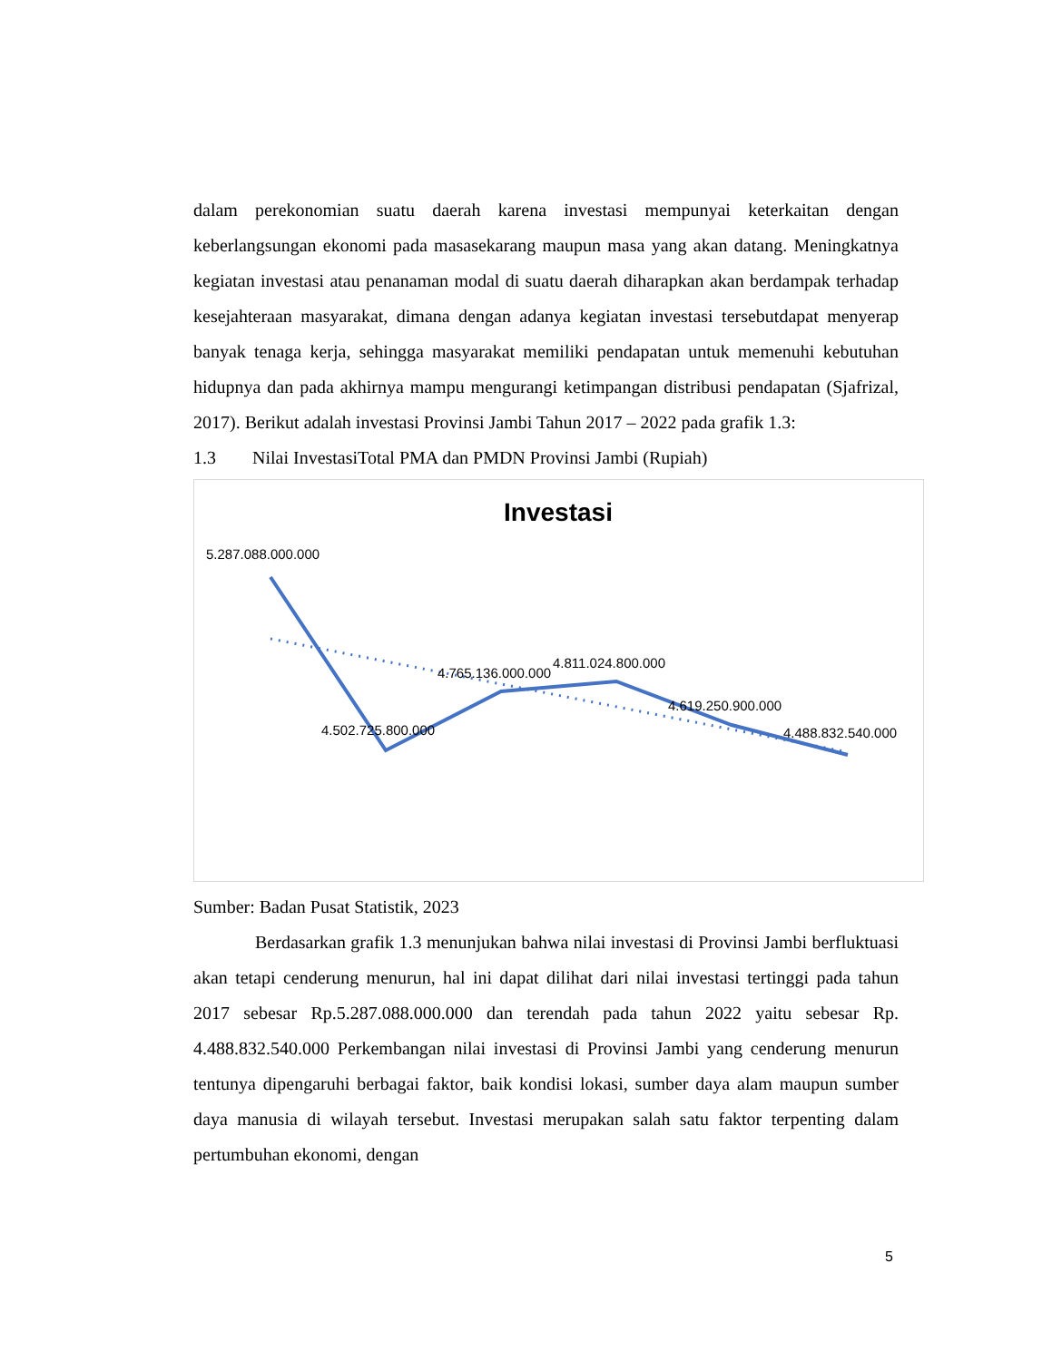dalam perekonomian suatu daerah karena investasi mempunyai keterkaitan dengan keberlangsungan ekonomi pada masasekarang maupun masa yang akan datang. Meningkatnya kegiatan investasi atau penanaman modal di suatu daerah diharapkan akan berdampak terhadap kesejahteraan masyarakat, dimana dengan adanya kegiatan investasi tersebutdapat menyerap banyak tenaga kerja, sehingga masyarakat memiliki pendapatan untuk memenuhi kebutuhan hidupnya dan pada akhirnya mampu mengurangi ketimpangan distribusi pendapatan (Sjafrizal, 2017). Berikut adalah investasi Provinsi Jambi Tahun 2017 – 2022 pada grafik 1.3:
1.3 Nilai InvestasiTotal PMA dan PMDN Provinsi Jambi (Rupiah)
Investasi
5.287.088.000.000
4.502.725.800.000
4.765.136.000.000
4.811.024.800.000
4.619.250.900.000
4.488.832.540.000
Sumber: Badan Pusat Statistik, 2023
Berdasarkan grafik 1.3 menunjukan bahwa nilai investasi di Provinsi Jambi berfluktuasi akan tetapi cenderung menurun, hal ini dapat dilihat dari nilai investasi tertinggi pada tahun 2017 sebesar Rp.5.287.088.000.000 dan terendah pada tahun 2022 yaitu sebesar Rp. 4.488.832.540.000 Perkembangan nilai investasi di Provinsi Jambi yang cenderung menurun tentunya dipengaruhi berbagai faktor, baik kondisi lokasi, sumber daya alam maupun sumber daya manusia di wilayah tersebut. Investasi merupakan salah satu faktor terpenting dalam pertumbuhan ekonomi, dengan
5